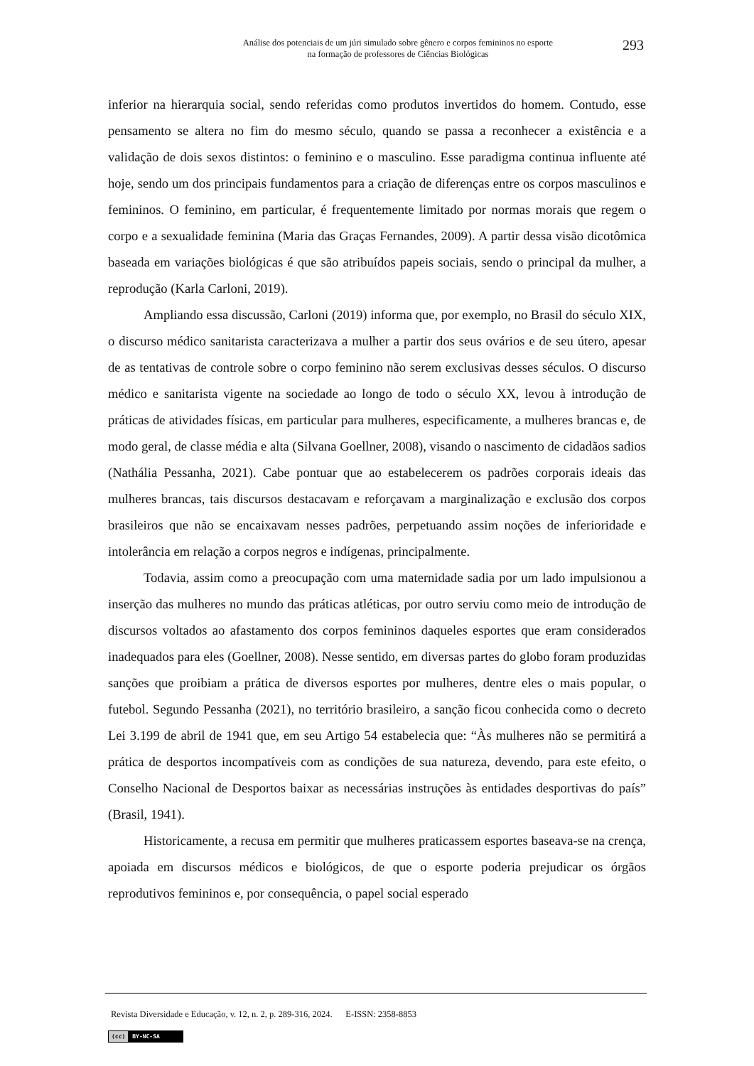Análise dos potenciais de um júri simulado sobre gênero e corpos femininos no esporte
na formação de professores de Ciências Biológicas
293
inferior na hierarquia social, sendo referidas como produtos invertidos do homem. Contudo, esse pensamento se altera no fim do mesmo século, quando se passa a reconhecer a existência e a validação de dois sexos distintos: o feminino e o masculino. Esse paradigma continua influente até hoje, sendo um dos principais fundamentos para a criação de diferenças entre os corpos masculinos e femininos. O feminino, em particular, é frequentemente limitado por normas morais que regem o corpo e a sexualidade feminina (Maria das Graças Fernandes, 2009). A partir dessa visão dicotômica baseada em variações biológicas é que são atribuídos papeis sociais, sendo o principal da mulher, a reprodução (Karla Carloni, 2019).
Ampliando essa discussão, Carloni (2019) informa que, por exemplo, no Brasil do século XIX, o discurso médico sanitarista caracterizava a mulher a partir dos seus ovários e de seu útero, apesar de as tentativas de controle sobre o corpo feminino não serem exclusivas desses séculos. O discurso médico e sanitarista vigente na sociedade ao longo de todo o século XX, levou à introdução de práticas de atividades físicas, em particular para mulheres, especificamente, a mulheres brancas e, de modo geral, de classe média e alta (Silvana Goellner, 2008), visando o nascimento de cidadãos sadios (Nathália Pessanha, 2021). Cabe pontuar que ao estabelecerem os padrões corporais ideais das mulheres brancas, tais discursos destacavam e reforçavam a marginalização e exclusão dos corpos brasileiros que não se encaixavam nesses padrões, perpetuando assim noções de inferioridade e intolerância em relação a corpos negros e indígenas, principalmente.
Todavia, assim como a preocupação com uma maternidade sadia por um lado impulsionou a inserção das mulheres no mundo das práticas atléticas, por outro serviu como meio de introdução de discursos voltados ao afastamento dos corpos femininos daqueles esportes que eram considerados inadequados para eles (Goellner, 2008). Nesse sentido, em diversas partes do globo foram produzidas sanções que proibiam a prática de diversos esportes por mulheres, dentre eles o mais popular, o futebol. Segundo Pessanha (2021), no território brasileiro, a sanção ficou conhecida como o decreto Lei 3.199 de abril de 1941 que, em seu Artigo 54 estabelecia que: “Às mulheres não se permitirá a prática de desportos incompatíveis com as condições de sua natureza, devendo, para este efeito, o Conselho Nacional de Desportos baixar as necessárias instruções às entidades desportivas do país” (Brasil, 1941).
Historicamente, a recusa em permitir que mulheres praticassem esportes baseava-se na crença, apoiada em discursos médicos e biológicos, de que o esporte poderia prejudicar os órgãos reprodutivos femininos e, por consequência, o papel social esperado
Revista Diversidade e Educação, v. 12, n. 2, p. 289-316, 2024. E-ISSN: 2358-8853
(cc) BY-NC-SA